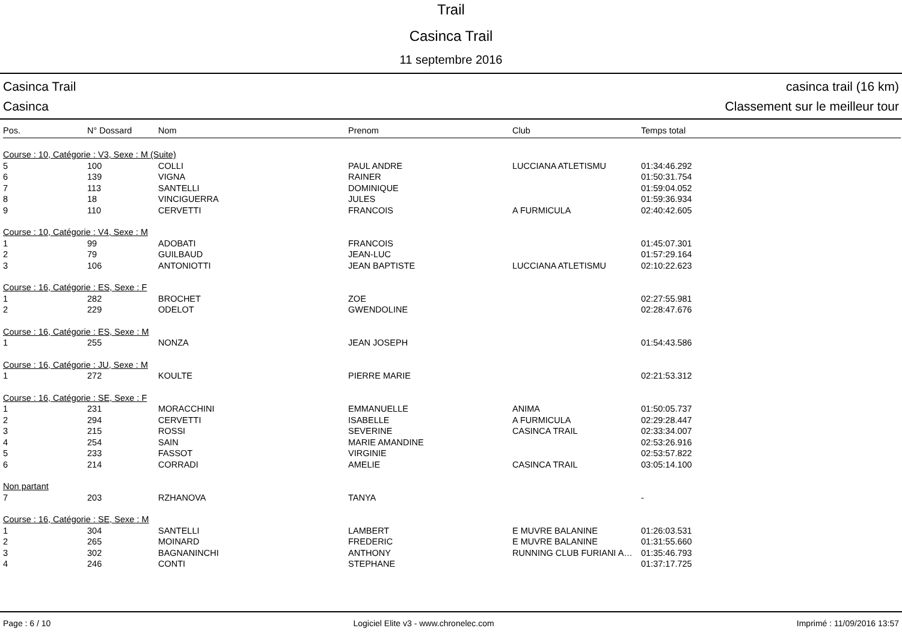Trail
Casinca Trail
11 septembre 2016
Casinca Trail casinca trail (16 km)
Casinca Classement sur le meilleur tour
| Pos. | N° Dossard | Nom | Prenom | Club | Temps total |
| --- | --- | --- | --- | --- | --- |
| Course : 10, Catégorie : V3, Sexe : M (Suite) | | | | | |
| 5 | 100 | COLLI | PAUL ANDRE | LUCCIANA ATLETISMU | 01:34:46.292 |
| 6 | 139 | VIGNA | RAINER | | 01:50:31.754 |
| 7 | 113 | SANTELLI | DOMINIQUE | | 01:59:04.052 |
| 8 | 18 | VINCIGUERRA | JULES | | 01:59:36.934 |
| 9 | 110 | CERVETTI | FRANCOIS | A FURMICULA | 02:40:42.605 |
| Course : 10, Catégorie : V4, Sexe : M | | | | | |
| 1 | 99 | ADOBATI | FRANCOIS | | 01:45:07.301 |
| 2 | 79 | GUILBAUD | JEAN-LUC | | 01:57:29.164 |
| 3 | 106 | ANTONIOTTI | JEAN BAPTISTE | LUCCIANA ATLETISMU | 02:10:22.623 |
| Course : 16, Catégorie : ES, Sexe : F | | | | | |
| 1 | 282 | BROCHET | ZOE | | 02:27:55.981 |
| 2 | 229 | ODELOT | GWENDOLINE | | 02:28:47.676 |
| Course : 16, Catégorie : ES, Sexe : M | | | | | |
| 1 | 255 | NONZA | JEAN JOSEPH | | 01:54:43.586 |
| Course : 16, Catégorie : JU, Sexe : M | | | | | |
| 1 | 272 | KOULTE | PIERRE MARIE | | 02:21:53.312 |
| Course : 16, Catégorie : SE, Sexe : F | | | | | |
| 1 | 231 | MORACCHINI | EMMANUELLE | ANIMA | 01:50:05.737 |
| 2 | 294 | CERVETTI | ISABELLE | A FURMICULA | 02:29:28.447 |
| 3 | 215 | ROSSI | SEVERINE | CASINCA TRAIL | 02:33:34.007 |
| 4 | 254 | SAIN | MARIE AMANDINE | | 02:53:26.916 |
| 5 | 233 | FASSOT | VIRGINIE | | 02:53:57.822 |
| 6 | 214 | CORRADI | AMELIE | CASINCA TRAIL | 03:05:14.100 |
| Non partant | | | | | |
| 7 | 203 | RZHANOVA | TANYA | | - |
| Course : 16, Catégorie : SE, Sexe : M | | | | | |
| 1 | 304 | SANTELLI | LAMBERT | E MUVRE BALANINE | 01:26:03.531 |
| 2 | 265 | MOINARD | FREDERIC | E MUVRE BALANINE | 01:31:55.660 |
| 3 | 302 | BAGNANINCHI | ANTHONY | RUNNING CLUB FURIANI A… | 01:35:46.793 |
| 4 | 246 | CONTI | STEPHANE | | 01:37:17.725 |
Page : 6 / 10 Logiciel Elite v3 - www.chronelec.com Imprimé : 11/09/2016 13:57